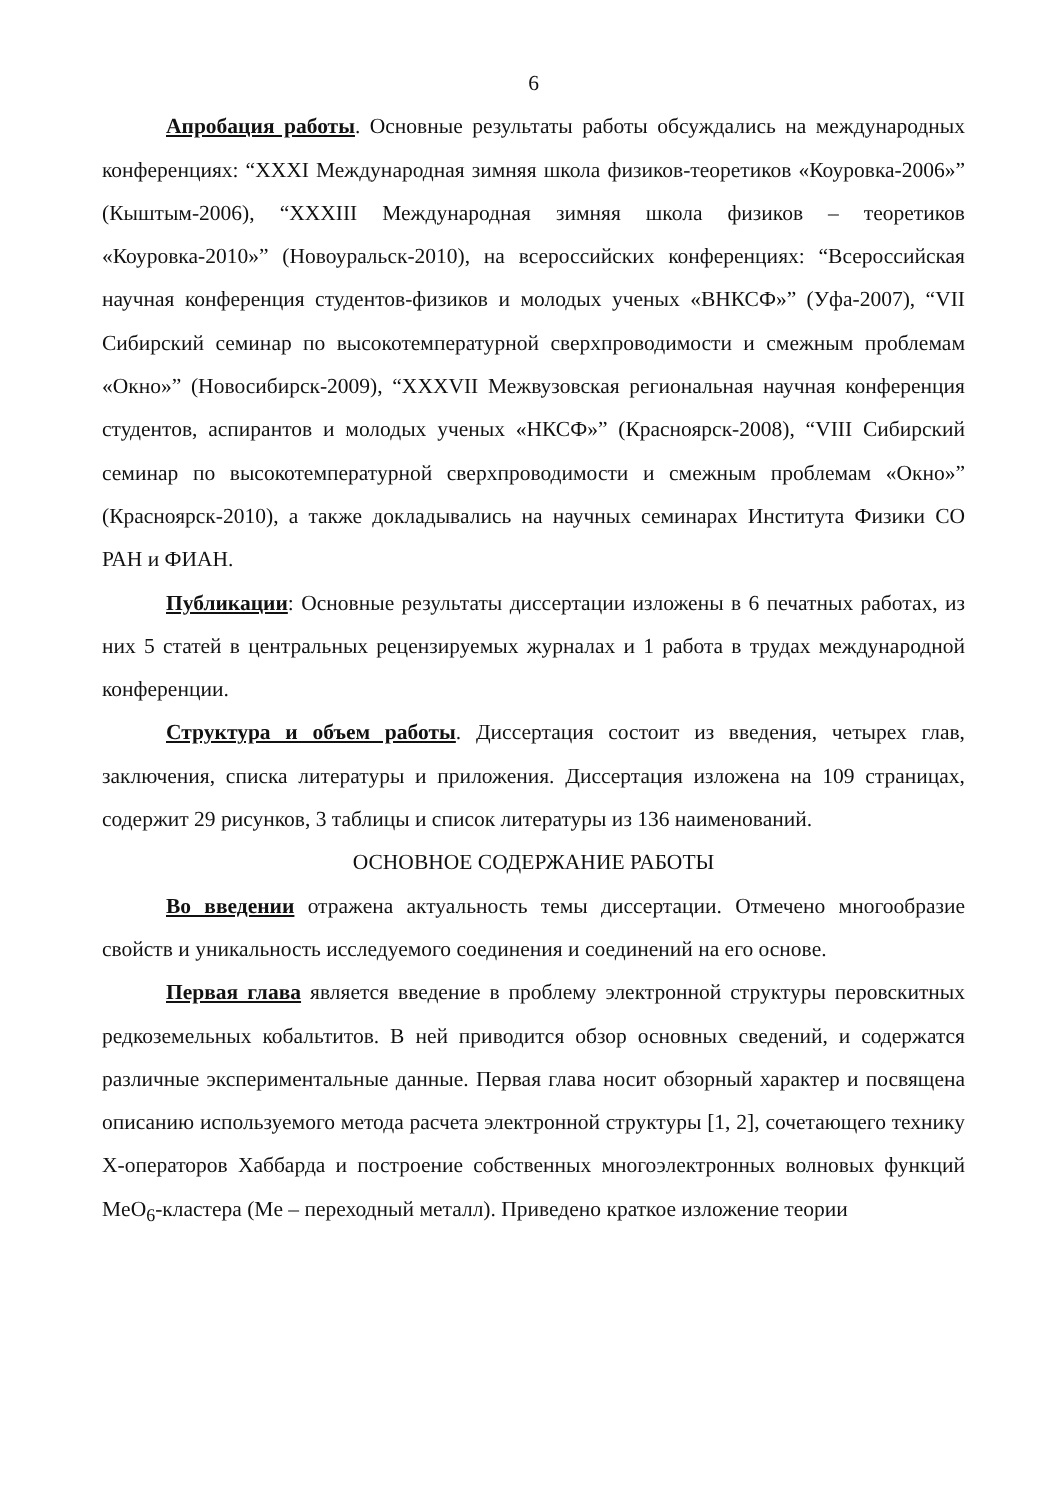6
Апробация работы. Основные результаты работы обсуждались на международных конференциях: “XXXI Международная зимняя школа физиков-теоретиков «Коуровка-2006»” (Кыштым-2006), “XXXIII Международная зимняя школа физиков – теоретиков «Коуровка-2010»” (Новоуральск-2010), на всероссийских конференциях: “Всероссийская научная конференция студентов-физиков и молодых ученых «ВНКСФ»” (Уфа-2007), “VII Сибирский семинар по высокотемпературной сверхпроводимости и смежным проблемам «Окно»” (Новосибирск-2009), “XXXVII Межвузовская региональная научная конференция студентов, аспирантов и молодых ученых «НКСФ»” (Красноярск-2008), “VIII Сибирский семинар по высокотемпературной сверхпроводимости и смежным проблемам «Окно»” (Красноярск-2010), а также докладывались на научных семинарах Института Физики СО РАН и ФИАН.
Публикации: Основные результаты диссертации изложены в 6 печатных работах, из них 5 статей в центральных рецензируемых журналах и 1 работа в трудах международной конференции.
Структура и объем работы. Диссертация состоит из введения, четырех глав, заключения, списка литературы и приложения. Диссертация изложена на 109 страницах, содержит 29 рисунков, 3 таблицы и список литературы из 136 наименований.
ОСНОВНОЕ СОДЕРЖАНИЕ РАБОТЫ
Во введении отражена актуальность темы диссертации. Отмечено многообразие свойств и уникальность исследуемого соединения и соединений на его основе.
Первая глава является введение в проблему электронной структуры перовскитных редкоземельных кобальтитов. В ней приводится обзор основных сведений, и содержатся различные экспериментальные данные. Первая глава носит обзорный характер и посвящена описанию используемого метода расчета электронной структуры [1, 2], сочетающего технику X-операторов Хаббарда и построение собственных многоэлектронных волновых функций MeO<sub>6</sub>-кластера (Me – переходный металл). Приведено краткое изложение теории